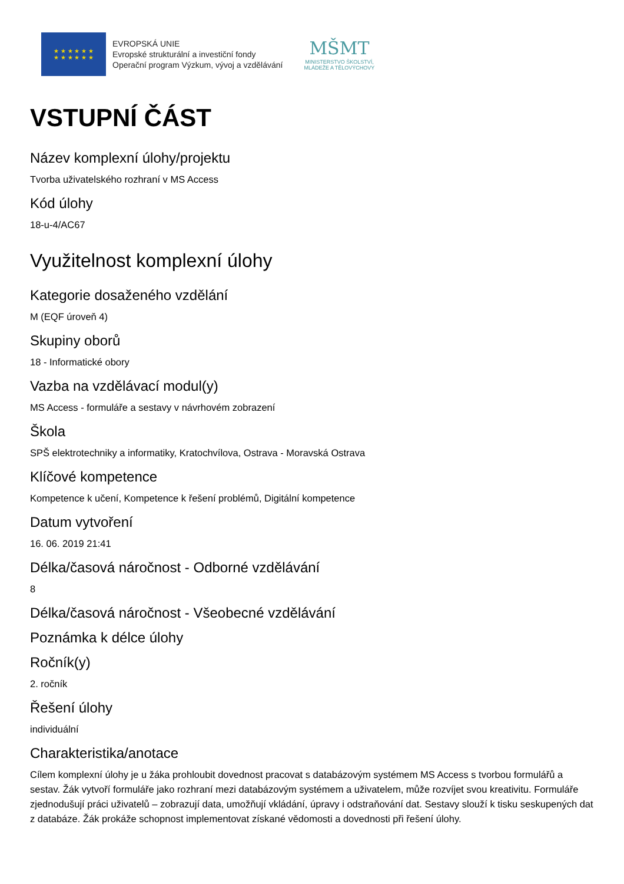★ ★ ★ ★ ★ ★
★ ★ ★ ★ ★ ★
EVROPSKÁ UNIE
Evropské strukturální a investiční fondy
Operační program Výzkum, vývoj a vzdělávání
MŠMT
MINISTERSTVO ŠKOLSTVÍ,
MLÁDEŽE A TĚLOVÝCHOVY
VSTUPNÍ ČÁST
Název komplexní úlohy/projektu
Tvorba uživatelského rozhraní v MS Access
Kód úlohy
18-u-4/AC67
Využitelnost komplexní úlohy
Kategorie dosaženého vzdělání
M (EQF úroveň 4)
Skupiny oborů
18 - Informatické obory
Vazba na vzdělávací modul(y)
MS Access - formuláře a sestavy v návrhovém zobrazení
Škola
SPŠ elektrotechniky a informatiky, Kratochvílova, Ostrava - Moravská Ostrava
Klíčové kompetence
Kompetence k učení, Kompetence k řešení problémů, Digitální kompetence
Datum vytvoření
16. 06. 2019 21:41
Délka/časová náročnost - Odborné vzdělávání
8
Délka/časová náročnost - Všeobecné vzdělávání
Poznámka k délce úlohy
Ročník(y)
2. ročník
Řešení úlohy
individuální
Charakteristika/anotace
Cílem komplexní úlohy je u žáka prohloubit dovednost pracovat s databázovým systémem MS Access s tvorbou formulářů a sestav. Žák vytvoří formuláře jako rozhraní mezi databázovým systémem a uživatelem, může rozvíjet svou kreativitu. Formuláře zjednodušují práci uživatelů – zobrazují data, umožňují vkládání, úpravy i odstraňování dat. Sestavy slouží k tisku seskupených dat z databáze. Žák prokáže schopnost implementovat získané vědomosti a dovednosti při řešení úlohy.